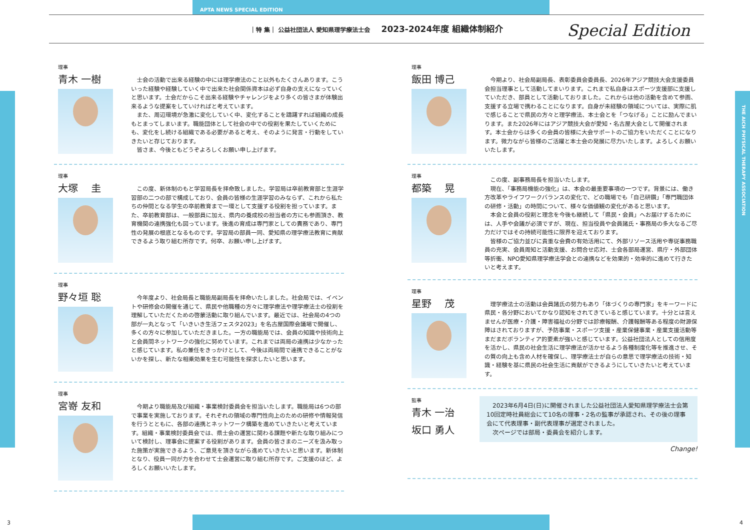APTA NEWS SPECIAL EDITION
THE AICH PHYSICAL THERAPY ASSOCIATION
｜特 集｜ 公益社団法人 愛知県理学療法士会 2023-2024年度 組織体制紹介
Special Edition
理事
青木 一樹
　士会の活動で出来る経験の中には理学療法のこと以外もたくさんあります。こういった経験や経験していく中で出来た社会関係資本は必ず自身の支えになっていくと思います。士会だからこそ出来る経験やチャレンジをより多くの皆さまが体験出来るような提案をしていければと考えています。
　また、周辺環境が急激に変化していく中、変化することを躊躇すれば組織の成長もとまってしまいます。職能団体として社会の中での役割を果たしていくためにも、変化をし続ける組織である必要があると考え、そのように発言・行動をしていきたいと存じております。
　皆さま、今後ともどうぞよろしくお願い申し上げます。
理事
大塚　 圭
　この度、新体制のもと学習局長を拝命致しました。学習局は卒前教育部と生涯学習部の二つの部で構成しており、会員の皆様の生涯学習のみならず、これから私たちの仲間となる学生の卒前教育まで一環として支援する役割を担っています。また、卒前教育部は、一般部員に加え、県内の養成校の担当者の方にも参画頂き、教育機関の連携強化も図っています。後進の育成は専門家としての責務であり、専門性の発展の根底となるものです。学習局の部員一同、愛知県の理学療法教育に貢献できるよう取り組む所存です。何卒、お願い申し上げます。
理事
野々垣 聡
　今年度より、社会局長と職能局副局長を拝命いたしました。社会局では、イベントや研修会の開催を通じて、県民や他職種の方々に理学療法や理学療法士の役割を理解していただくための啓蒙活動に取り組んでいます。最近では、社会局の4つの部が一丸となって「いきいき生活フェスタ2023」を名古屋国際会議場で開催し、多くの方々に参加していただきました。一方の職能局では、会員の知識や技術向上と会員間ネットワークの強化に努めています。これまでは両局の連携は少なかったと感じています。私の兼任をきっかけとして、今後は両局間で連携できることがないかを探し、新たな相乗効果を生む可能性を探求したいと思います。
理事
宮嵜 友和
　今期より職能局及び組織・事業検討委員会を担当いたします。職能局は6つの部で事業を実施しております。それぞれの領域の専門性向上のための研修や情報発信を行うとともに、各部の連携とネットワーク構築を進めていきたいと考えています。組織・事業検討委員会では、県士会の運営に関わる課題や新たな取り組みについて検討し、理事会に提案する役割があります。会員の皆さまのニーズを汲み取った施策が実施できるよう、ご意見を頂きながら進めていきたいと思います。新体制となり、役員一同が力を合わせて士会運営に取り組む所存です。ご支援のほど、よろしくお願いいたします。
理事
飯田 博己
　今期より、社会局副局長、表彰委員会委員長、2026年アジア競技大会支援委員会担当理事として活動してまいります。これまで私自身はスポーツ支援部に支援していただき、部員として活動しておりました。これからは他の活動を含めて参画、支援する立場で携わることになります。自身が未経験の領域については、実際に肌で感じることで県民の方々と理学療法、本士会とを「つなげる」ことに励んでまいります。また2026年にはアジア競技大会が愛知・名古屋大会として開催されます。本士会からは多くの会員の皆様に大会サポートのご協力をいただくことになります。微力ながら皆様のご活躍と本士会の発展に尽力いたします。よろしくお願いいたします。
理事
都築　 晃
　この度、副事務局長を担当いたします。
　現在、「事務局機能の強化」は、本会の最重要事項の一つです。背景には、働き方改革やライフワークバランスの変化で、どの職場でも「自己研鑽」「専門職団体の研修・活動」の時間について、様々な価値観の変化があると思います。
　本会と会員の役割と理念を今後も継続して「県民・会員」へお届けするためには、人手や会議が必須ですが、現在、担当役員や会員諸氏・事務局の多大なるご尽力だけではその持続可能性に限界を迎えております。
　皆様のご協力並びに貴重な会費の有効活用にて、外部リソース活用や専従事務職員の充実、会員周知と活動支援、お問合せ応対、士会各部局運営、県庁・外部団体等折衝、NPO愛知県理学療法学会との連携などを効果的・効率的に進めて行きたいと考えます。
理事
星野　 茂
　理学療法士の活動は会員諸氏の努力もあり「体づくりの専門家」をキーワードに県民・各分野においてかなり認知をされてきていると感じています。十分とは言えませんが医療・介護・障害福祉の分野では診療報酬、介護報酬等ある程度の財源保障はされておりますが、予防事業・スポーツ支援・産業保健事業・産業支援活動等まだまだボランティア的要素が強いと感じています。公益社団法人としての信用度を活かし、県民の社会生活に理学療法が活かせるよう各種制度化等を推進させ、その質の向上も含め人材を確保し、理学療法士が自らの意思で理学療法の技術・知識・経験を基に県民の社会生活に貢献ができるようにしていきたいと考えています。
監事
青木 一治
坂口 勇人
　2023年6月4日(日)に開催されました公益社団法人愛知県理学療法士会第10回定時社員総会にて10名の理事・2名の監事が承認され、その後の理事会にて代表理事・副代表理事が選定されました。
　次ページでは部局・委員会を紹介します。
Change!
3 4